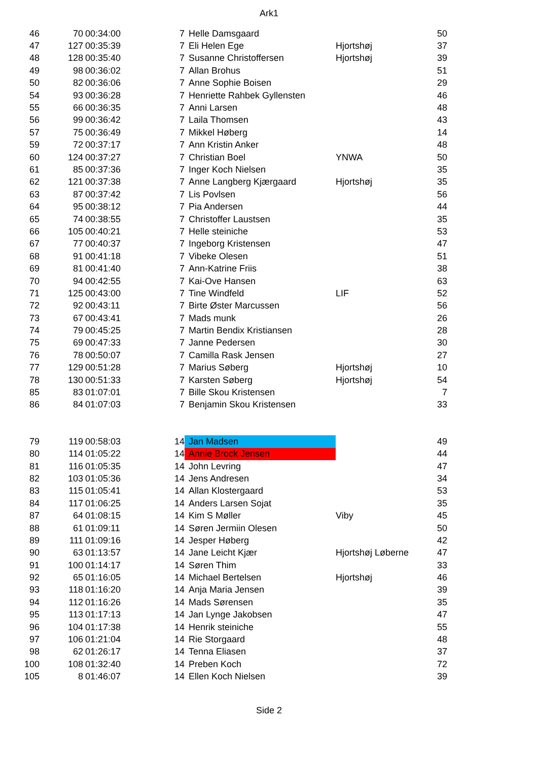Ark1
| 46 | 70 | 00:34:00 | 7 | Helle Damsgaard | | 50 |
| 47 | 127 | 00:35:39 | 7 | Eli Helen Ege | Hjortshøj | 37 |
| 48 | 128 | 00:35:40 | 7 | Susanne Christoffersen | Hjortshøj | 39 |
| 49 | 98 | 00:36:02 | 7 | Allan Brohus | | 51 |
| 50 | 82 | 00:36:06 | 7 | Anne Sophie Boisen | | 29 |
| 54 | 93 | 00:36:28 | 7 | Henriette Rahbek Gyllensten | | 46 |
| 55 | 66 | 00:36:35 | 7 | Anni Larsen | | 48 |
| 56 | 99 | 00:36:42 | 7 | Laila Thomsen | | 43 |
| 57 | 75 | 00:36:49 | 7 | Mikkel Høberg | | 14 |
| 59 | 72 | 00:37:17 | 7 | Ann Kristin Anker | | 48 |
| 60 | 124 | 00:37:27 | 7 | Christian Boel | YNWA | 50 |
| 61 | 85 | 00:37:36 | 7 | Inger Koch Nielsen | | 35 |
| 62 | 121 | 00:37:38 | 7 | Anne Langberg Kjærgaard | Hjortshøj | 35 |
| 63 | 87 | 00:37:42 | 7 | Lis Povlsen | | 56 |
| 64 | 95 | 00:38:12 | 7 | Pia Andersen | | 44 |
| 65 | 74 | 00:38:55 | 7 | Christoffer Laustsen | | 35 |
| 66 | 105 | 00:40:21 | 7 | Helle steiniche | | 53 |
| 67 | 77 | 00:40:37 | 7 | Ingeborg Kristensen | | 47 |
| 68 | 91 | 00:41:18 | 7 | Vibeke Olesen | | 51 |
| 69 | 81 | 00:41:40 | 7 | Ann-Katrine Friis | | 38 |
| 70 | 94 | 00:42:55 | 7 | Kai-Ove Hansen | | 63 |
| 71 | 125 | 00:43:00 | 7 | Tine Windfeld | LIF | 52 |
| 72 | 92 | 00:43:11 | 7 | Birte Øster Marcussen | | 56 |
| 73 | 67 | 00:43:41 | 7 | Mads munk | | 26 |
| 74 | 79 | 00:45:25 | 7 | Martin Bendix Kristiansen | | 28 |
| 75 | 69 | 00:47:33 | 7 | Janne Pedersen | | 30 |
| 76 | 78 | 00:50:07 | 7 | Camilla Rask Jensen | | 27 |
| 77 | 129 | 00:51:28 | 7 | Marius Søberg | Hjortshøj | 10 |
| 78 | 130 | 00:51:33 | 7 | Karsten Søberg | Hjortshøj | 54 |
| 85 | 83 | 01:07:01 | 7 | Bille Skou Kristensen | | 7 |
| 86 | 84 | 01:07:03 | 7 | Benjamin Skou Kristensen | | 33 |
| 79 | 119 | 00:58:03 | 14 | Jan Madsen | | 49 |
| 80 | 114 | 01:05:22 | 14 | Annie Brock Jensen | | 44 |
| 81 | 116 | 01:05:35 | 14 | John Levring | | 47 |
| 82 | 103 | 01:05:36 | 14 | Jens Andresen | | 34 |
| 83 | 115 | 01:05:41 | 14 | Allan Klostergaard | | 53 |
| 84 | 117 | 01:06:25 | 14 | Anders Larsen Sojat | | 35 |
| 87 | 64 | 01:08:15 | 14 | Kim S Møller | Viby | 45 |
| 88 | 61 | 01:09:11 | 14 | Søren Jermiin Olesen | | 50 |
| 89 | 111 | 01:09:16 | 14 | Jesper Høberg | | 42 |
| 90 | 63 | 01:13:57 | 14 | Jane Leicht Kjær | Hjortshøj Løberne | 47 |
| 91 | 100 | 01:14:17 | 14 | Søren Thim | | 33 |
| 92 | 65 | 01:16:05 | 14 | Michael Bertelsen | Hjortshøj | 46 |
| 93 | 118 | 01:16:20 | 14 | Anja Maria Jensen | | 39 |
| 94 | 112 | 01:16:26 | 14 | Mads Sørensen | | 35 |
| 95 | 113 | 01:17:13 | 14 | Jan Lynge Jakobsen | | 47 |
| 96 | 104 | 01:17:38 | 14 | Henrik steiniche | | 55 |
| 97 | 106 | 01:21:04 | 14 | Rie Storgaard | | 48 |
| 98 | 62 | 01:26:17 | 14 | Tenna Eliasen | | 37 |
| 100 | 108 | 01:32:40 | 14 | Preben Koch | | 72 |
| 105 | 8 | 01:46:07 | 14 | Ellen Koch Nielsen | | 39 |
Side 2